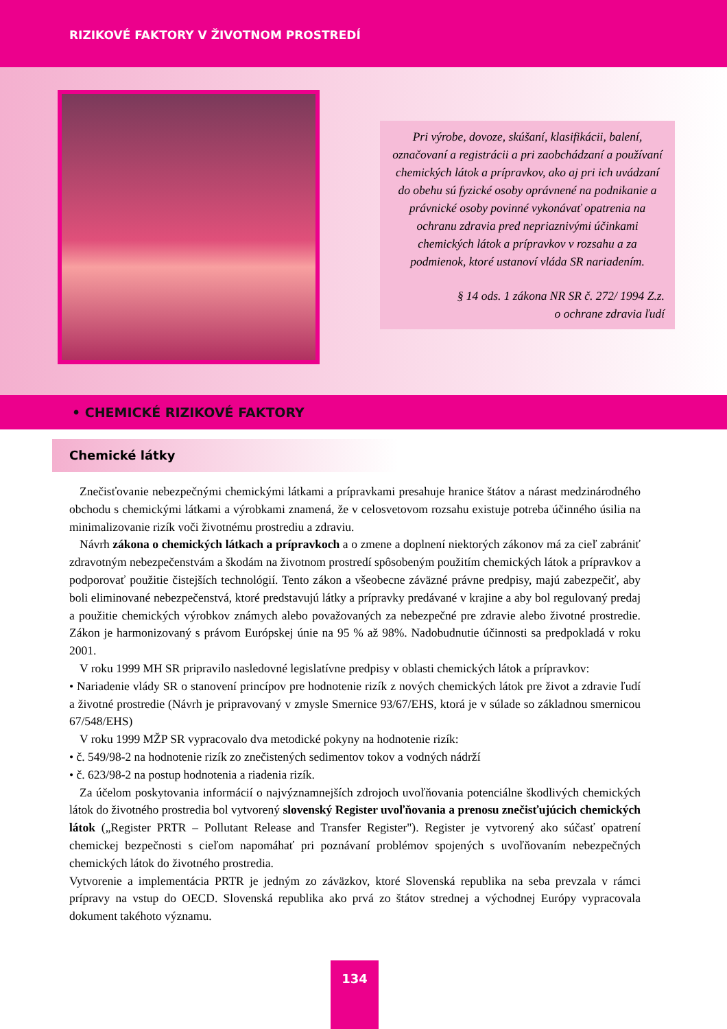RIZIKOVÉ FAKTORY V ŽIVOTNOM PROSTREDÍ
Pri výrobe, dovoze, skúšaní, klasifikácii, balení, označovaní a registrácii a pri zaobchádzaní a používaní chemických látok a prípravkov, ako aj pri ich uvádzaní do obehu sú fyzické osoby oprávnené na podnikanie a právnické osoby povinné vykonávať opatrenia na ochranu zdravia pred nepriaznivými účinkami chemických látok a prípravkov v rozsahu a za podmienok, ktoré ustanoví vláda SR nariadením.
§ 14 ods. 1 zákona NR SR č. 272/ 1994 Z.z.
o ochrane zdravia ľudí
• CHEMICKÉ RIZIKOVÉ FAKTORY
Chemické látky
Znečisťovanie nebezpečnými chemickými látkami a prípravkami presahuje hranice štátov a nárast medzinárodného obchodu s chemickými látkami a výrobkami znamená, že v celosvetovom rozsahu existuje potreba účinného úsilia na minimalizovanie rizík voči životnému prostrediu a zdraviu.
Návrh zákona o chemických látkach a prípravkoch a o zmene a doplnení niektorých zákonov má za cieľ zabrániť zdravotným nebezpečenstvám a škodám na životnom prostredí spôsobeným použitím chemických látok a prípravkov a podporovať použitie čistejších technológií. Tento zákon a všeobecne záväzné právne predpisy, majú zabezpečiť, aby boli eliminované nebezpečenstvá, ktoré predstavujú látky a prípravky predávané v krajine a aby bol regulovaný predaj a použitie chemických výrobkov známych alebo považovaných za nebezpečné pre zdravie alebo životné prostredie. Zákon je harmonizovaný s právom Európskej únie na 95 % až 98%. Nadobudnutie účinnosti sa predpokladá v roku 2001.
V roku 1999 MH SR pripravilo nasledovné legislatívne predpisy v oblasti chemických látok a prípravkov:
• Nariadenie vlády SR o stanovení princípov pre hodnotenie rizík z nových chemických látok pre život a zdravie ľudí a životné prostredie (Návrh je pripravovaný v zmysle Smernice 93/67/EHS, ktorá je v súlade so základnou smernicou 67/548/EHS)
V roku 1999 MŽP SR vypracovalo dva metodické pokyny na hodnotenie rizík:
• č. 549/98-2 na hodnotenie rizík zo znečistených sedimentov tokov a vodných nádrží
• č. 623/98-2 na postup hodnotenia a riadenia rizík.
Za účelom poskytovania informácií o najvýznamnejších zdrojoch uvoľňovania potenciálne škodlivých chemických látok do životného prostredia bol vytvorený slovenský Register uvoľňovania a prenosu znečisťujúcich chemických látok („Register PRTR – Pollutant Release and Transfer Register"). Register je vytvorený ako súčasť opatrení chemickej bezpečnosti s cieľom napomáhať pri poznávaní problémov spojených s uvoľňovaním nebezpečných chemických látok do životného prostredia.
Vytvorenie a implementácia PRTR je jedným zo záväzkov, ktoré Slovenská republika na seba prevzala v rámci prípravy na vstup do OECD. Slovenská republika ako prvá zo štátov strednej a východnej Európy vypracovala dokument takéhoto významu.
134